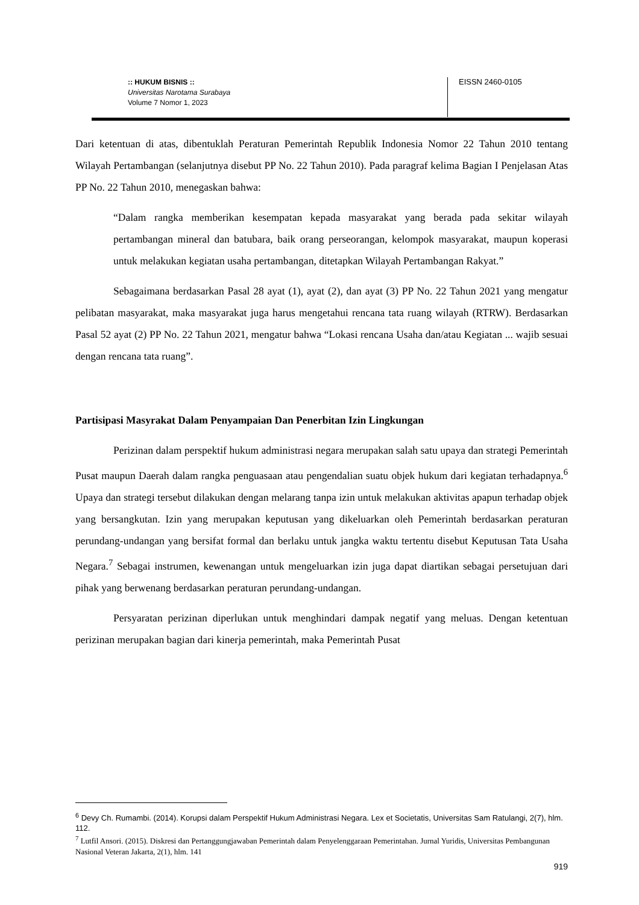:: HUKUM BISNIS ::
Universitas Narotama Surabaya
Volume 7 Nomor 1, 2023
EISSN 2460-0105
Dari ketentuan di atas, dibentuklah Peraturan Pemerintah Republik Indonesia Nomor 22 Tahun 2010 tentang Wilayah Pertambangan (selanjutnya disebut PP No. 22 Tahun 2010). Pada paragraf kelima Bagian I Penjelasan Atas PP No. 22 Tahun 2010, menegaskan bahwa:
“Dalam rangka memberikan kesempatan kepada masyarakat yang berada pada sekitar wilayah pertambangan mineral dan batubara, baik orang perseorangan, kelompok masyarakat, maupun koperasi untuk melakukan kegiatan usaha pertambangan, ditetapkan Wilayah Pertambangan Rakyat.”
Sebagaimana berdasarkan Pasal 28 ayat (1), ayat (2), dan ayat (3) PP No. 22 Tahun 2021 yang mengatur pelibatan masyarakat, maka masyarakat juga harus mengetahui rencana tata ruang wilayah (RTRW). Berdasarkan Pasal 52 ayat (2) PP No. 22 Tahun 2021, mengatur bahwa “Lokasi rencana Usaha dan/atau Kegiatan ... wajib sesuai dengan rencana tata ruang”.
Partisipasi Masyrakat Dalam Penyampaian Dan Penerbitan Izin Lingkungan
Perizinan dalam perspektif hukum administrasi negara merupakan salah satu upaya dan strategi Pemerintah Pusat maupun Daerah dalam rangka penguasaan atau pengendalian suatu objek hukum dari kegiatan terhadapnya.<sup>6</sup> Upaya dan strategi tersebut dilakukan dengan melarang tanpa izin untuk melakukan aktivitas apapun terhadap objek yang bersangkutan. Izin yang merupakan keputusan yang dikeluarkan oleh Pemerintah berdasarkan peraturan perundang-undangan yang bersifat formal dan berlaku untuk jangka waktu tertentu disebut Keputusan Tata Usaha Negara.<sup>7</sup> Sebagai instrumen, kewenangan untuk mengeluarkan izin juga dapat diartikan sebagai persetujuan dari pihak yang berwenang berdasarkan peraturan perundang-undangan.
Persyaratan perizinan diperlukan untuk menghindari dampak negatif yang meluas. Dengan ketentuan perizinan merupakan bagian dari kinerja pemerintah, maka Pemerintah Pusat
<sup>6</sup> Devy Ch. Rumambi. (2014). Korupsi dalam Perspektif Hukum Administrasi Negara. Lex et Societatis, Universitas Sam Ratulangi, 2(7), hlm. 112.
<sup>7</sup> Lutfil Ansori. (2015). Diskresi dan Pertanggungjawaban Pemerintah dalam Penyelenggaraan Pemerintahan. Jurnal Yuridis, Universitas Pembangunan Nasional Veteran Jakarta, 2(1), hlm. 141
919